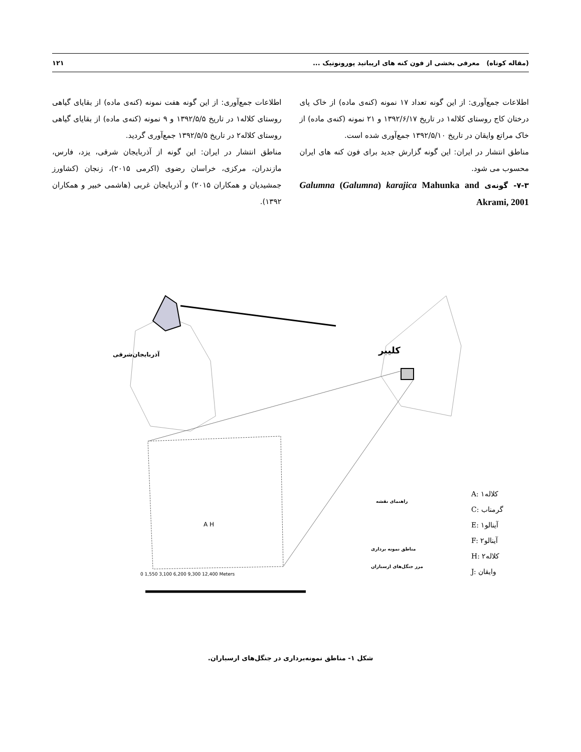(مقاله کوتاه) معرفی بخشی از فون کنه های اریباتید پورونوتیک ... ۱۲۱
اطلاعات جمع‌آوری: از این گونه تعداد ۱۷ نمونه (کنه‌ی ماده) از خاک پای درختان کاج روستای کلاله۱ در تاریخ ۱۳۹۲/۶/۱۷ و ۲۱ نمونه (کنه‌ی ماده) از خاک مراتع وایقان در تاریخ ۱۳۹۲/۵/۱۰ جمع‌آوری شده است.
مناطق انتشار در ایران: این گونه گزارش جدید برای فون کنه های ایران محسوب می شود.
۷-۳- گونه‌ی Galumna (Galumna) karajica Mahunka and Akrami, 2001
اطلاعات جمع‌آوری: از این گونه هفت نمونه (کنه‌ی ماده) از بقایای گیاهی روستای کلاله۱ در تاریخ ۱۳۹۲/۵/۵ و ۹ نمونه (کنه‌ی ماده) از بقایای گیاهی روستای کلاله۲ در تاریخ ۱۳۹۲/۵/۵ جمع‌آوری گردید.
مناطق انتشار در ایران: این گونه از آذربایجان شرقی، یزد، فارس، مازندران، مرکزی، خراسان رضوی (اکرمی ۲۰۱۵)، زنجان (کشاورز جمشیدیان و همکاران ۲۰۱۵) و آذربایجان غربی (هاشمی خبیر و همکاران ۱۳۹۲).
آذربایجان‌شرقی کلیبر
A H
راهنمای نقشه
مناطق نمونه برداری
مرز جنگل‌های ارسباران
0 1,550 3,100 6,200 9,300 12,400 Meters
A: ۱کلاله
C: گرمناب
E: ۱آینالو
F: ۲آینالو
H: ۲کلاله
J: وایقان
شکل ۱- مناطق نمونه‌برداری در جنگل‌های ارسباران.